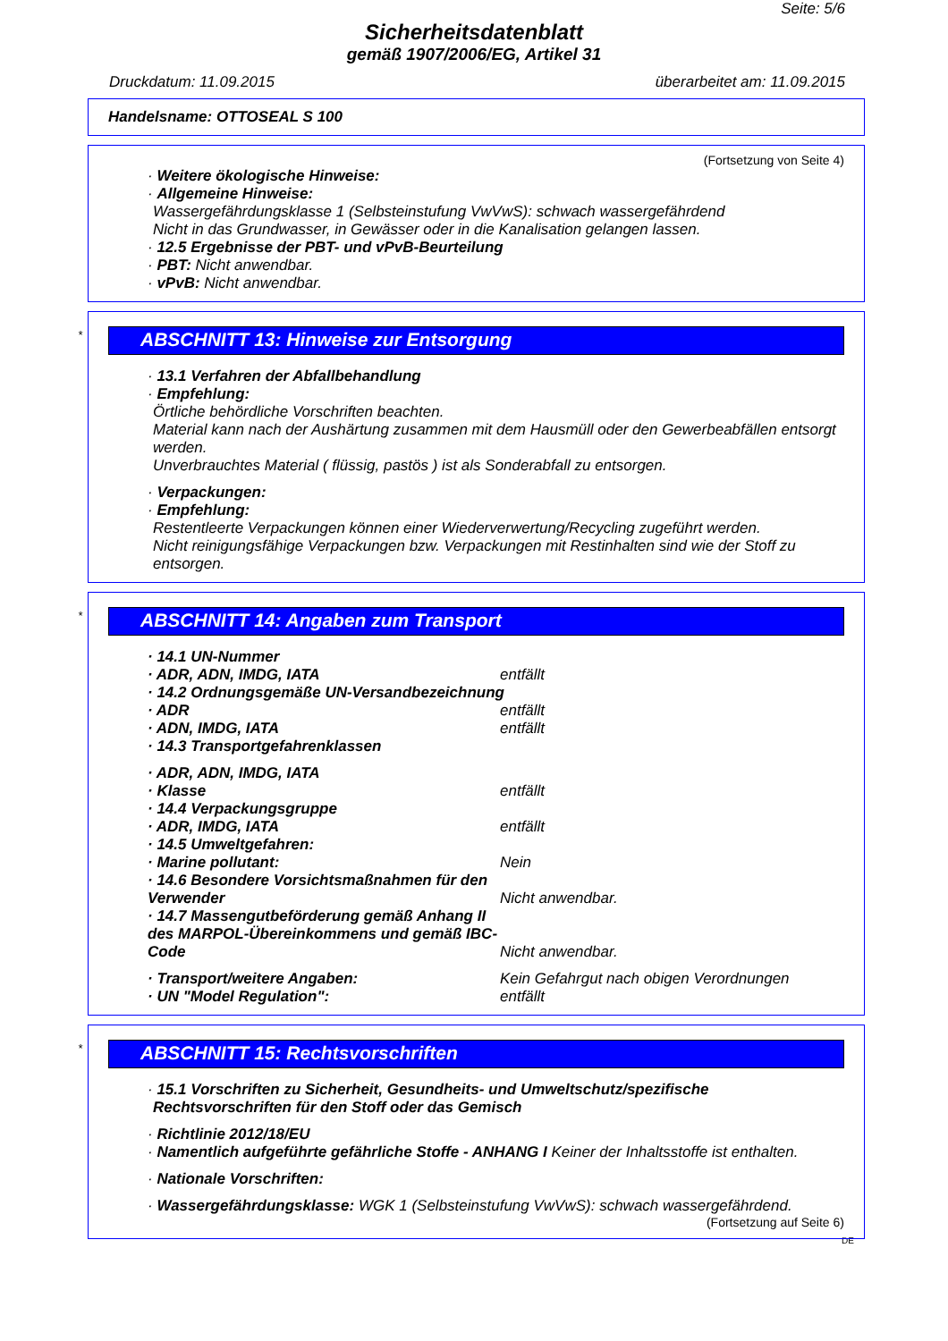Seite: 5/6
Sicherheitsdatenblatt
gemäß 1907/2006/EG, Artikel 31
Druckdatum: 11.09.2015 überarbeitet am: 11.09.2015
Handelsname: OTTOSEAL S 100
(Fortsetzung von Seite 4)
· Weitere ökologische Hinweise:
· Allgemeine Hinweise:
Wassergefährdungsklasse 1 (Selbsteinstufung VwVwS): schwach wassergefährdend
Nicht in das Grundwasser, in Gewässer oder in die Kanalisation gelangen lassen.
· 12.5 Ergebnisse der PBT- und vPvB-Beurteilung
· PBT: Nicht anwendbar.
· vPvB: Nicht anwendbar.
*
ABSCHNITT 13: Hinweise zur Entsorgung
· 13.1 Verfahren der Abfallbehandlung
· Empfehlung:
Örtliche behördliche Vorschriften beachten.
Material kann nach der Aushärtung zusammen mit dem Hausmüll oder den Gewerbeabfällen entsorgt werden.
Unverbrauchtes Material ( flüssig, pastös ) ist als Sonderabfall zu entsorgen.
· Verpackungen:
· Empfehlung:
Restentleerte Verpackungen können einer Wiederverwertung/Recycling zugeführt werden.
Nicht reinigungsfähige Verpackungen bzw. Verpackungen mit Restinhalten sind wie der Stoff zu entsorgen.
*
ABSCHNITT 14: Angaben zum Transport
· 14.1 UN-Nummer
· ADR, ADN, IMDG, IATA entfällt
· 14.2 Ordnungsgemäße UN-Versandbezeichnung
· ADR entfällt
· ADN, IMDG, IATA entfällt
· 14.3 Transportgefahrenklassen
· ADR, ADN, IMDG, IATA
· Klasse entfällt
· 14.4 Verpackungsgruppe
· ADR, IMDG, IATA entfällt
· 14.5 Umweltgefahren:
· Marine pollutant: Nein
· 14.6 Besondere Vorsichtsmaßnahmen für den Verwender Nicht anwendbar.
· 14.7 Massengutbeförderung gemäß Anhang II des MARPOL-Übereinkommens und gemäß IBC-Code Nicht anwendbar.
· Transport/weitere Angaben: Kein Gefahrgut nach obigen Verordnungen
· UN "Model Regulation": entfällt
*
ABSCHNITT 15: Rechtsvorschriften
· 15.1 Vorschriften zu Sicherheit, Gesundheits- und Umweltschutz/spezifische Rechtsvorschriften für den Stoff oder das Gemisch
· Richtlinie 2012/18/EU
· Namentlich aufgeführte gefährliche Stoffe - ANHANG I Keiner der Inhaltsstoffe ist enthalten.
· Nationale Vorschriften:
· Wassergefährdungsklasse: WGK 1 (Selbsteinstufung VwVwS): schwach wassergefährdend.
(Fortsetzung auf Seite 6)
DE